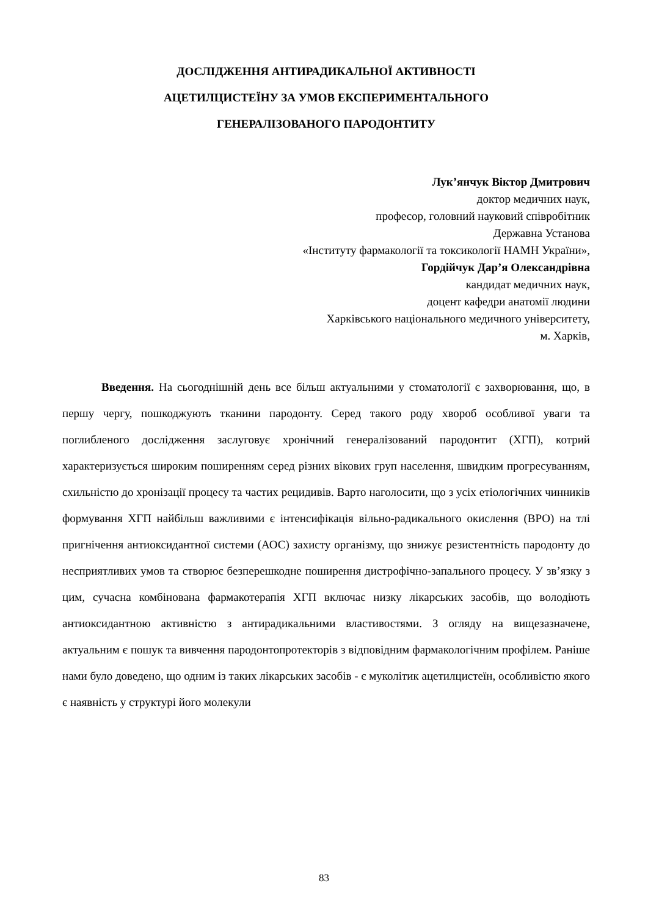ДОСЛІДЖЕННЯ АНТИРАДИКАЛЬНОЇ АКТИВНОСТІ
АЦЕТИЛЦИСТЕЇНУ ЗА УМОВ ЕКСПЕРИМЕНТАЛЬНОГО
ГЕНЕРАЛІЗОВАНОГО ПАРОДОНТИТУ
Лук’янчук Віктор Дмитрович
доктор медичних наук,
професор, головний науковий співробітник
Державна Установа
«Інституту фармакології та токсикології НАМН України»,
Гордійчук Дар’я Олександрівна
кандидат медичних наук,
доцент кафедри анатомії людини
Харківського національного медичного університету,
м. Харків,
Введення. На сьогоднішній день все більш актуальними у стоматології є захворювання, що, в першу чергу, пошкоджують тканини пародонту. Серед такого роду хвороб особливої уваги та поглибленого дослідження заслуговує хронічний генералізований пародонтит (ХГП), котрий характеризується широким поширенням серед різних вікових груп населення, швидким прогресуванням, схильністю до хронізації процесу та частих рецидивів. Варто наголосити, що з усіх етіологічних чинників формування ХГП найбільш важливими є інтенсифікація вільно-радикального окислення (ВРО) на тлі пригнічення антиоксидантної системи (АОС) захисту організму, що знижує резистентність пародонту до несприятливих умов та створює безперешкодне поширення дистрофічно-запального процесу. У зв’язку з цим, сучасна комбінована фармакотерапія ХГП включає низку лікарських засобів, що володіють антиоксидантною активністю з антирадикальними властивостями. З огляду на вищезазначене, актуальним є пошук та вивчення пародонтопротекторів з відповідним фармакологічним профілем. Раніше нами було доведено, що одним із таких лікарських засобів - є муколітик ацетилцистеїн, особливістю якого є наявність у структурі його молекули
83